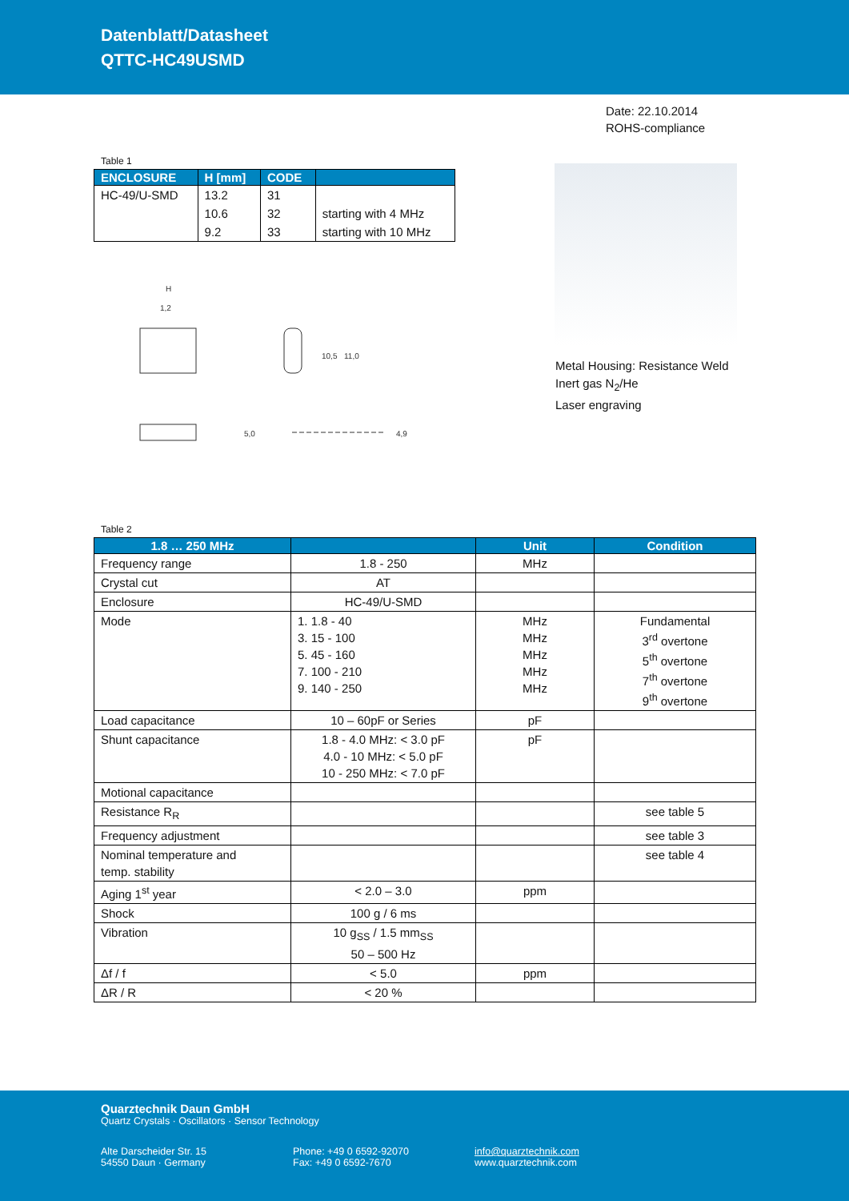Datenblatt/Datasheet
QTTC-HC49USMD
Date: 22.10.2014
ROHS-compliance
Table 1
| ENCLOSURE | H [mm] | CODE | |
| --- | --- | --- | --- |
| HC-49/U-SMD | 13.2 | 31 | |
| | 10.6 | 32 | starting with 4 MHz |
| | 9.2 | 33 | starting with 10 MHz |
H
1,2
10,5
11,0
5,0
4,9
Metal Housing: Resistance Weld
Inert gas N<sub>2</sub>/He
Laser engraving
Table 2
| 1.8 … 250 MHz | | Unit | Condition |
| --- | --- | --- | --- |
| Frequency range | 1.8 - 250 | MHz | |
| Crystal cut | AT | | |
| Enclosure | HC-49/U-SMD | | |
| Mode | 1. 1.8 - 40 3. 15 - 100 5. 45 - 160 7. 100 - 210 9. 140 - 250 | MHz MHz MHz MHz MHz | Fundamental 3<sup>rd</sup> overtone 5<sup>th</sup> overtone 7<sup>th</sup> overtone 9<sup>th</sup> overtone |
| Load capacitance | 10 – 60pF or Series | pF | |
| Shunt capacitance | 1.8 - 4.0 MHz: < 3.0 pF 4.0 - 10 MHz: < 5.0 pF 10 - 250 MHz: < 7.0 pF | pF | |
| Motional capacitance | | | |
| Resistance R<sub>R</sub> | | | see table 5 |
| Frequency adjustment | | | see table 3 |
| Nominal temperature and temp. stability | | | see table 4 |
| Aging 1<sup>st</sup> year | < 2.0 – 3.0 | ppm | |
| Shock | 100 g / 6 ms | | |
| Vibration | 10 g<sub>SS</sub> / 1.5 mm<sub>SS</sub> 50 – 500 Hz | | |
| Δf / f | < 5.0 | ppm | |
| ΔR / R | < 20 % | | |
Quarztechnik Daun GmbH
Quartz Crystals · Oscillators · Sensor Technology
Alte Darscheider Str. 15
54550 Daun · Germany
Phone: +49 0 6592-92070
Fax: +49 0 6592-7670
info@quarztechnik.com
www.quarztechnik.com